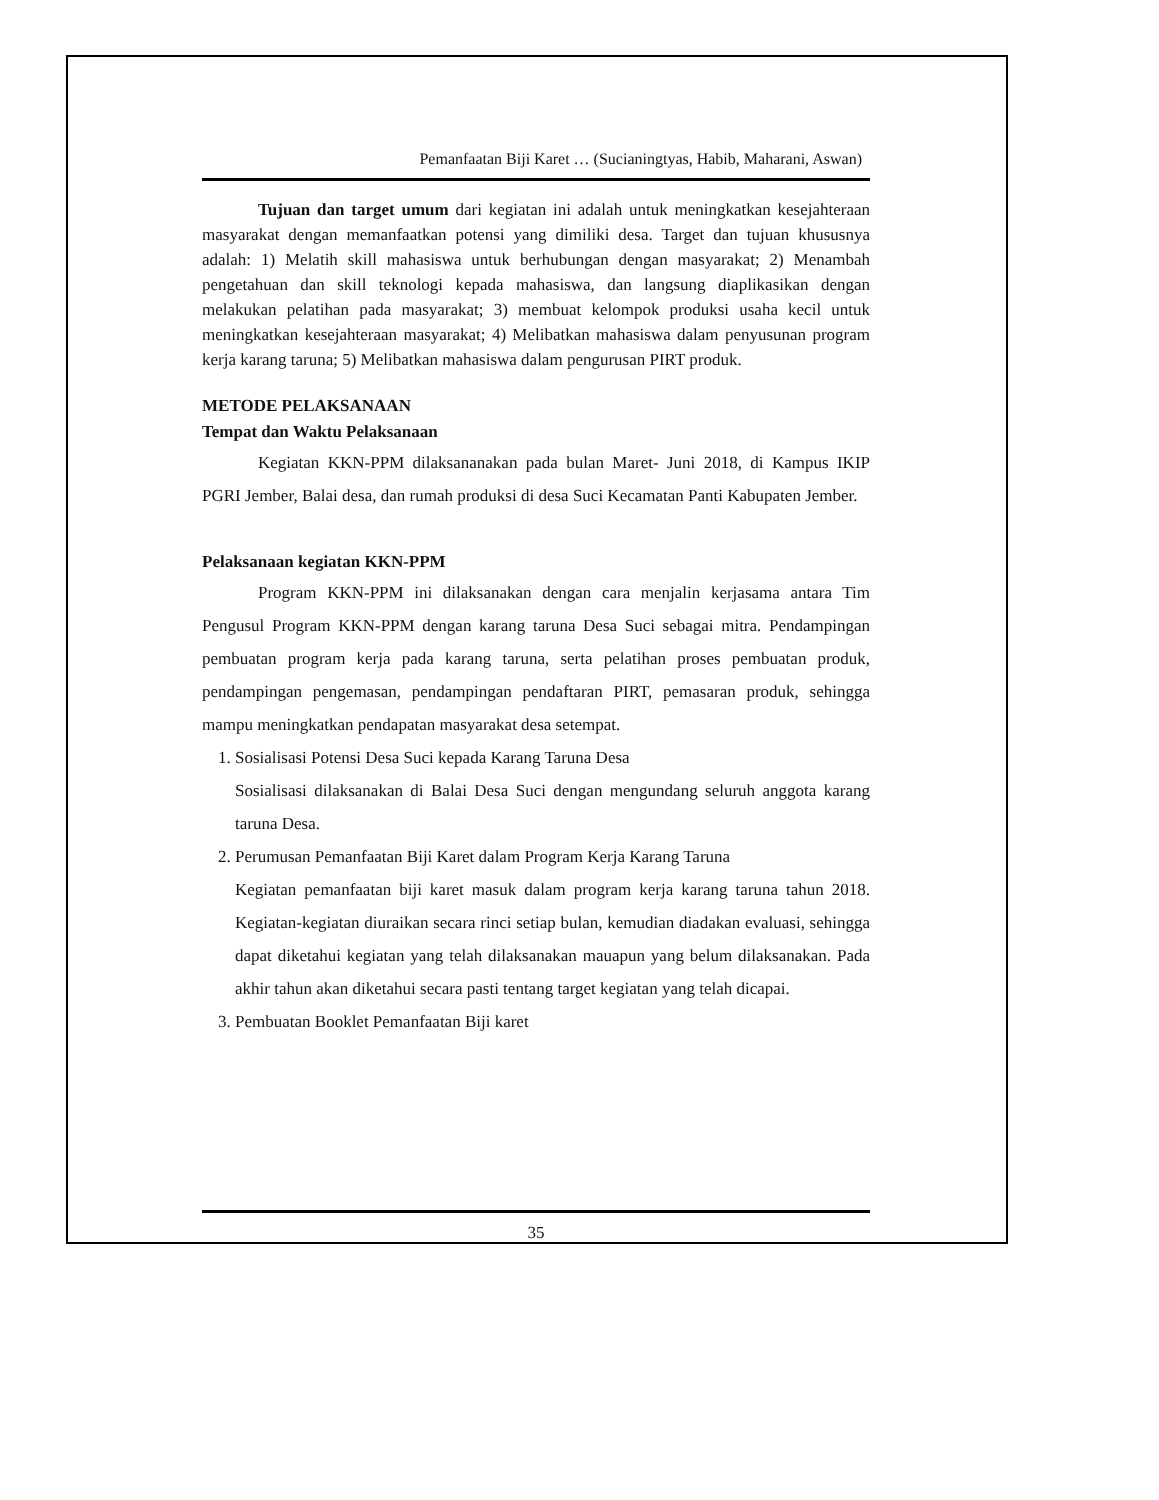Pemanfaatan Biji Karet … (Sucianingtyas, Habib, Maharani, Aswan)
Tujuan dan target umum dari kegiatan ini adalah untuk meningkatkan kesejahteraan masyarakat dengan memanfaatkan potensi yang dimiliki desa. Target dan tujuan khususnya adalah: 1) Melatih skill mahasiswa untuk berhubungan dengan masyarakat; 2) Menambah pengetahuan dan skill teknologi kepada mahasiswa, dan langsung diaplikasikan dengan melakukan pelatihan pada masyarakat; 3) membuat kelompok produksi usaha kecil untuk meningkatkan kesejahteraan masyarakat; 4) Melibatkan mahasiswa dalam penyusunan program kerja karang taruna; 5) Melibatkan mahasiswa dalam pengurusan PIRT produk.
METODE PELAKSANAAN
Tempat dan Waktu Pelaksanaan
Kegiatan KKN-PPM dilaksananakan pada bulan Maret- Juni 2018, di Kampus IKIP PGRI Jember, Balai desa, dan rumah produksi di desa Suci Kecamatan Panti Kabupaten Jember.
Pelaksanaan kegiatan KKN-PPM
Program KKN-PPM ini dilaksanakan dengan cara menjalin kerjasama antara Tim Pengusul Program KKN-PPM dengan karang taruna Desa Suci sebagai mitra. Pendampingan pembuatan program kerja pada karang taruna, serta pelatihan proses pembuatan produk, pendampingan pengemasan, pendampingan pendaftaran PIRT, pemasaran produk, sehingga mampu meningkatkan pendapatan masyarakat desa setempat.
1. Sosialisasi Potensi Desa Suci kepada Karang Taruna Desa
Sosialisasi dilaksanakan di Balai Desa Suci dengan mengundang seluruh anggota karang taruna Desa.
2. Perumusan Pemanfaatan Biji Karet dalam Program Kerja Karang Taruna
Kegiatan pemanfaatan biji karet masuk dalam program kerja karang taruna tahun 2018. Kegiatan-kegiatan diuraikan secara rinci setiap bulan, kemudian diadakan evaluasi, sehingga dapat diketahui kegiatan yang telah dilaksanakan mauapun yang belum dilaksanakan. Pada akhir tahun akan diketahui secara pasti tentang target kegiatan yang telah dicapai.
3. Pembuatan Booklet Pemanfaatan Biji karet
35